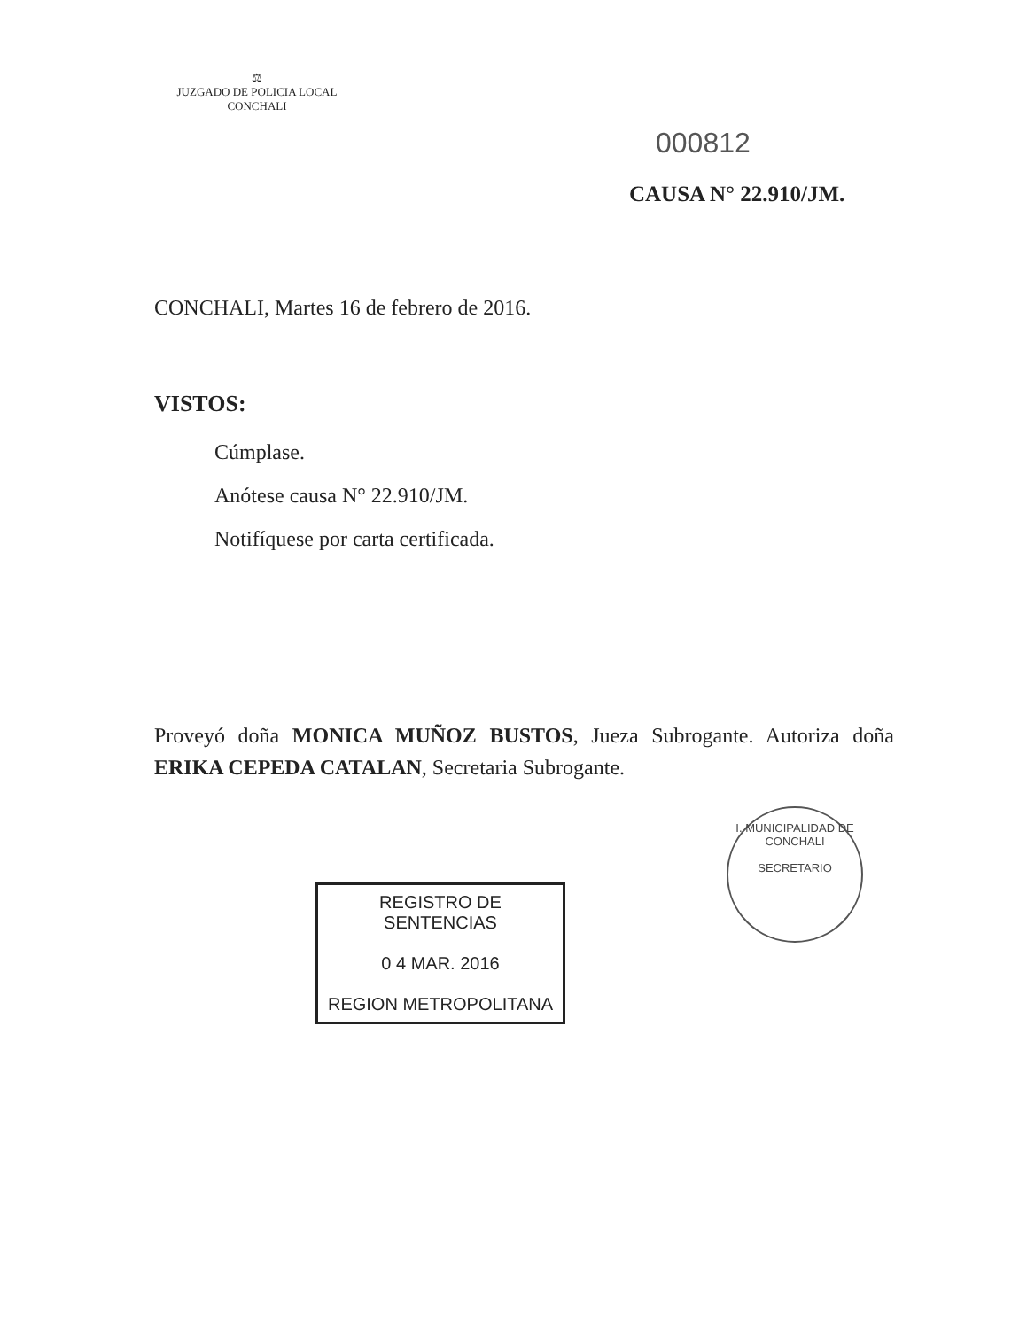⚖
JUZGADO DE POLICIA LOCAL
CONCHALI
000812
CAUSA N° 22.910/JM.
CONCHALI, Martes 16 de febrero de 2016.
VISTOS:
Cúmplase.
Anótese causa N° 22.910/JM.
Notifíquese por carta certificada.
Proveyó doña MONICA MUÑOZ BUSTOS, Jueza Subrogante. Autoriza doña ERIKA CEPEDA CATALAN, Secretaria Subrogante.
I. MUNICIPALIDAD DE CONCHALI
SECRETARIO
REGISTRO DE SENTENCIAS
0 4 MAR. 2016
REGION METROPOLITANA